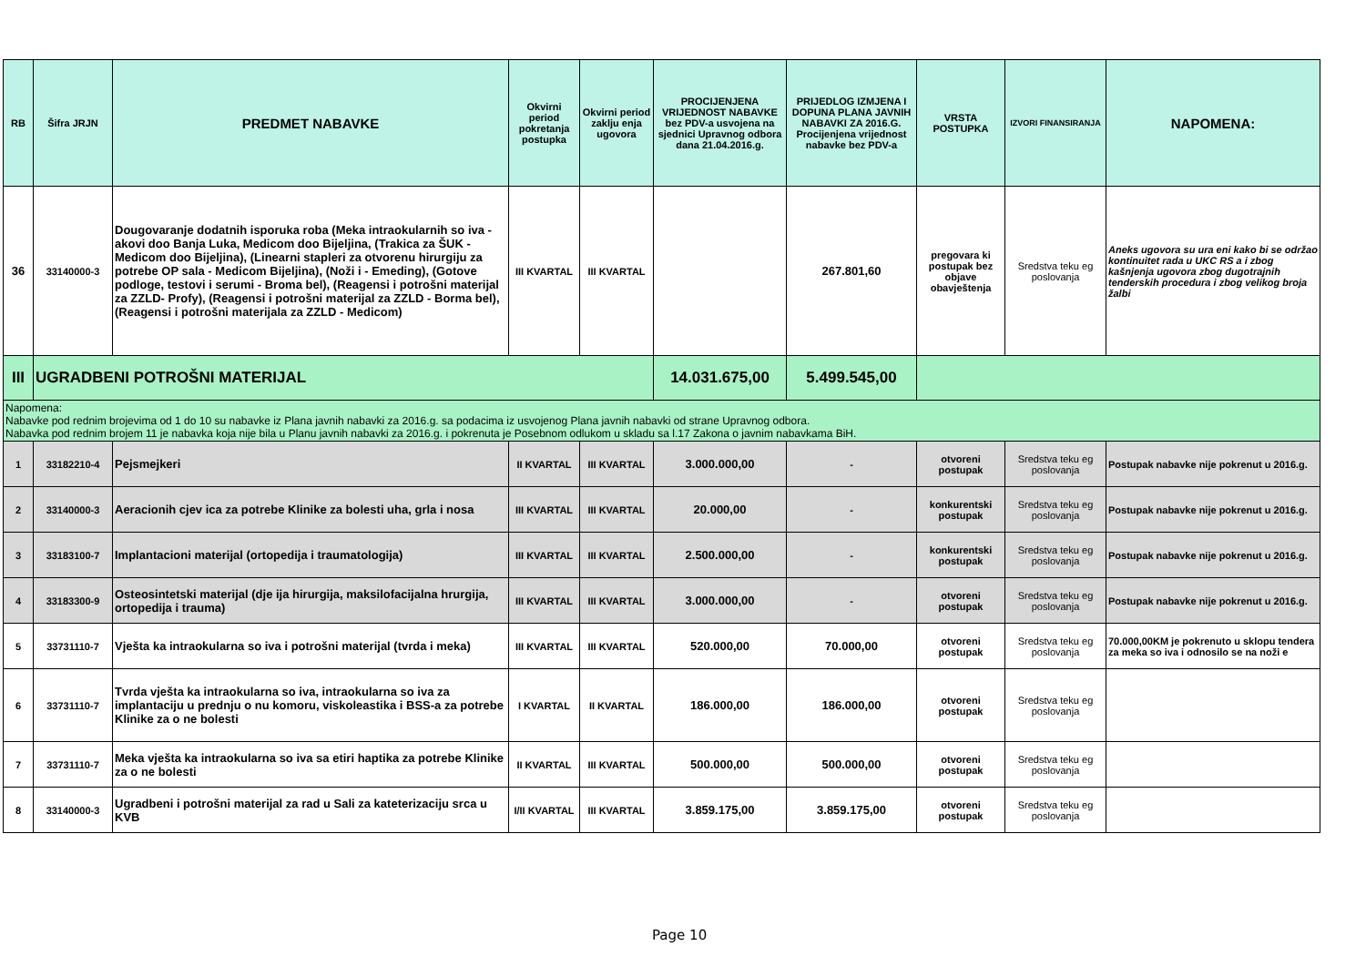| RB | Šifra JRJN | PREDMET NABAVKE | Okvirni period pokretanja postupka | Okvirni period zaklju enja ugovora | PROCIJENJENA VRIJEDNOST NABAVKE bez PDV-a usvojena na sjednici Upravnog odbora dana 21.04.2016.g. | PRIJEDLOG IZMJENA I DOPUNA PLANA JAVNIH NABAVKI ZA 2016.G. Procijenjena vrijednost nabavke bez PDV-a | VRSTA POSTUPKA | IZVORI FINANSIRANJA | NAPOMENA: |
| --- | --- | --- | --- | --- | --- | --- | --- | --- | --- |
| 36 | 33140000-3 | Dougovaranje dodatnih isporuka roba (Meka intraokularnih so iva - akovi doo Banja Luka, Medicom doo Bijeljina, (Trakica za ŠUK -Medicom doo Bijeljina), (Linearni stapleri za otvorenu hirurgiju za potrebe OP sala - Medicom Bijeljina), (Noži i - Emeding), (Gotove podloge, testovi i serumi - Broma bel), (Reagensi i potrošni materijal za ZZLD- Profy), (Reagensi i potrošni materijal za ZZLD - Borma bel), (Reagensi i potrošni materijala za ZZLD - Medicom) | III KVARTAL | III KVARTAL | | 267.801,60 | pregovara ki postupak bez objave obavještenja | Sredstva teku eg poslovanja | Aneks ugovora su ura eni kako bi se održao kontinuitet rada u UKC RS a i zbog kašnjenja ugovora zbog dugotrajnih tenderskih procedura i zbog velikog broja žalbi |
| III | UGRADBENI POTROŠNI MATERIJAL | | | | 14.031.675,00 | 5.499.545,00 | | | |
| Napomena: Nabavke pod rednim brojevima od 1 do 10 su nabavke iz Plana javnih nabavki za 2016.g. sa podacima iz usvojenog Plana javnih nabavki od strane Upravnog odbora. Nabavka pod rednim brojem 11 je nabavka koja nije bila u Planu javnih nabavki za 2016.g. i pokrenuta je Posebnom odlukom u skladu sa l.17 Zakona o javnim nabavkama BiH. | | | | | | | | | |
| 1 | 33182210-4 | Pejsmejkeri | II KVARTAL | III KVARTAL | 3.000.000,00 | - | otvoreni postupak | Sredstva teku eg poslovanja | Postupak nabavke nije pokrenut u 2016.g. |
| 2 | 33140000-3 | Aeracionih cjev ica za potrebe Klinike za bolesti uha, grla i nosa | III KVARTAL | III KVARTAL | 20.000,00 | - | konkurentski postupak | Sredstva teku eg poslovanja | Postupak nabavke nije pokrenut u 2016.g. |
| 3 | 33183100-7 | Implantacioni materijal (ortopedija i traumatologija) | III KVARTAL | III KVARTAL | 2.500.000,00 | - | konkurentski postupak | Sredstva teku eg poslovanja | Postupak nabavke nije pokrenut u 2016.g. |
| 4 | 33183300-9 | Osteosintetski materijal (dje ija hirurgija, maksilofacijalna hrurgija, ortopedija i trauma) | III KVARTAL | III KVARTAL | 3.000.000,00 | - | otvoreni postupak | Sredstva teku eg poslovanja | Postupak nabavke nije pokrenut u 2016.g. |
| 5 | 33731110-7 | Vješta ka intraokularna so iva i potrošni materijal (tvrda i meka) | III KVARTAL | III KVARTAL | 520.000,00 | 70.000,00 | otvoreni postupak | Sredstva teku eg poslovanja | 70.000,00KM je pokrenuto u sklopu tendera za meka so iva i odnosilo se na noži e |
| 6 | 33731110-7 | Tvrda vješta ka intraokularna so iva, intraokularna so iva za implantaciju u prednju o nu komoru, viskoleastika i BSS-a za potrebe Klinike za o ne bolesti | I KVARTAL | II KVARTAL | 186.000,00 | 186.000,00 | otvoreni postupak | Sredstva teku eg poslovanja | |
| 7 | 33731110-7 | Meka vješta ka intraokularna so iva sa etiri haptika za potrebe Klinike za o ne bolesti | II KVARTAL | III KVARTAL | 500.000,00 | 500.000,00 | otvoreni postupak | Sredstva teku eg poslovanja | |
| 8 | 33140000-3 | Ugradbeni i potrošni materijal za rad u Sali za kateterizaciju srca u KVB | I/II KVARTAL | III KVARTAL | 3.859.175,00 | 3.859.175,00 | otvoreni postupak | Sredstva teku eg poslovanja | |
Page 10